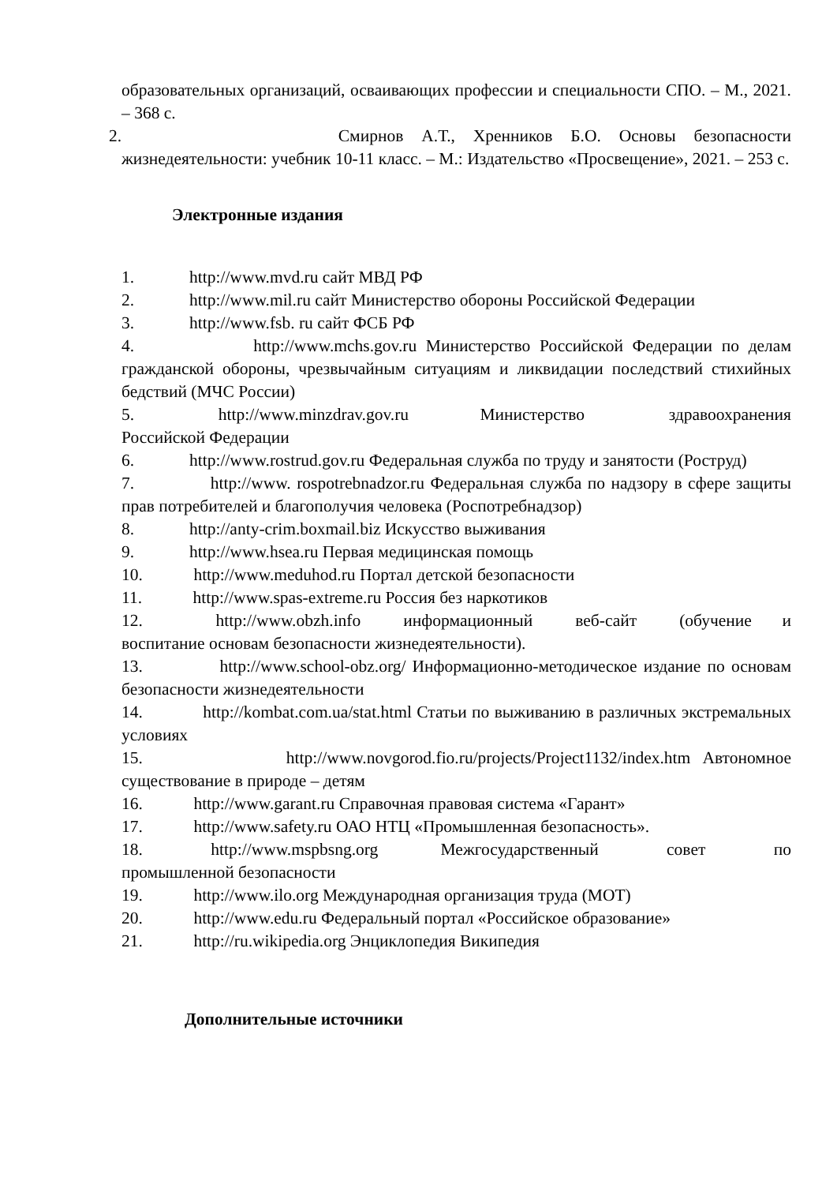образовательных организаций, осваивающих профессии и специальности СПО. – М., 2021. – 368 с.
2. Смирнов А.Т., Хренников Б.О. Основы безопасности
жизнедеятельности: учебник 10-11 класс. – М.: Издательство «Просвещение», 2021. – 253 с.
Электронные издания
1. http://www.mvd.ru сайт МВД РФ
2. http://www.mil.ru сайт Министерство обороны Российской Федерации
3. http://www.fsb. ru сайт ФСБ РФ
4. http://www.mchs.gov.ru Министерство Российской Федерации по делам гражданской обороны, чрезвычайным ситуациям и ликвидации последствий стихийных бедствий (МЧС России)
5. http://www.minzdrav.gov.ru Министерство здравоохранения Российской Федерации
6. http://www.rostrud.gov.ru Федеральная служба по труду и занятости (Роструд)
7. http://www. rospotrebnadzor.ru Федеральная служба по надзору в сфере защиты прав потребителей и благополучия человека (Роспотребнадзор)
8. http://anty-crim.boxmail.biz Искусство выживания
9. http://www.hsea.ru Первая медицинская помощь
10. http://www.meduhod.ru Портал детской безопасности
11. http://www.spas-extreme.ru Россия без наркотиков
12. http://www.obzh.info информационный веб-сайт (обучение и воспитание основам безопасности жизнедеятельности).
13. http://www.school-obz.org/ Информационно-методическое издание по основам безопасности жизнедеятельности
14. http://kombat.com.ua/stat.html Статьи по выживанию в различных экстремальных условиях
15. http://www.novgorod.fio.ru/projects/Project1132/index.htm Автономное существование в природе – детям
16. http://www.garant.ru Справочная правовая система «Гарант»
17. http://www.safety.ru ОАО НТЦ «Промышленная безопасность».
18. http://www.mspbsng.org Межгосударственный совет по промышленной безопасности
19. http://www.ilo.org Международная организация труда (МОТ)
20. http://www.edu.ru Федеральный портал «Российское образование»
21. http://ru.wikipedia.org Энциклопедия Википедия
Дополнительные источники